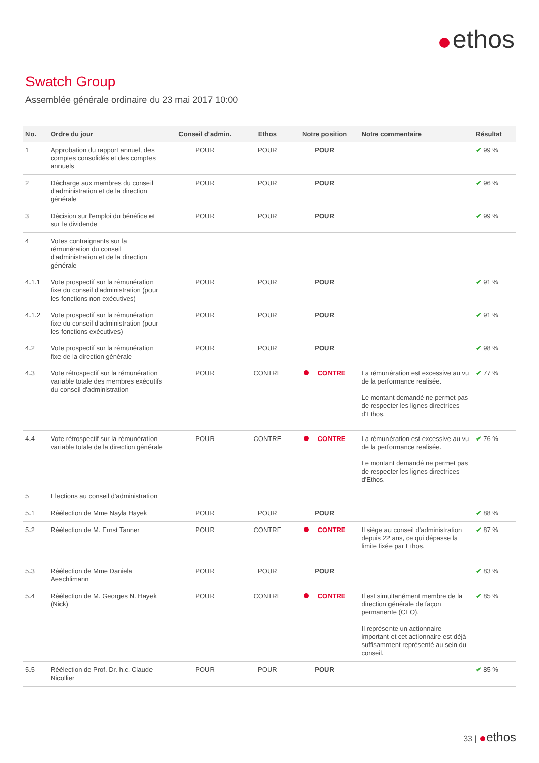ethos
Swatch Group
Assemblée générale ordinaire du 23 mai 2017 10:00
| No. | Ordre du jour | Conseil d'admin. | Ethos | Notre position | Notre commentaire | Résultat |
| --- | --- | --- | --- | --- | --- | --- |
| 1 | Approbation du rapport annuel, des comptes consolidés et des comptes annuels | POUR | POUR | POUR | | ✔ 99 % |
| 2 | Décharge aux membres du conseil d'administration et de la direction générale | POUR | POUR | POUR | | ✔ 96 % |
| 3 | Décision sur l'emploi du bénéfice et sur le dividende | POUR | POUR | POUR | | ✔ 99 % |
| 4 | Votes contraignants sur la rémunération du conseil d'administration et de la direction générale | | | | | |
| 4.1.1 | Vote prospectif sur la rémunération fixe du conseil d'administration (pour les fonctions non exécutives) | POUR | POUR | POUR | | ✔ 91 % |
| 4.1.2 | Vote prospectif sur la rémunération fixe du conseil d'administration (pour les fonctions exécutives) | POUR | POUR | POUR | | ✔ 91 % |
| 4.2 | Vote prospectif sur la rémunération fixe de la direction générale | POUR | POUR | POUR | | ✔ 98 % |
| 4.3 | Vote rétrospectif sur la rémunération variable totale des membres exécutifs du conseil d'administration | POUR | CONTRE | CONTRE | La rémunération est excessive au vu de la performance realisée. Le montant demandé ne permet pas de respecter les lignes directrices d'Ethos. | ✔ 77 % |
| 4.4 | Vote rétrospectif sur la rémunération variable totale de la direction générale | POUR | CONTRE | CONTRE | La rémunération est excessive au vu de la performance realisée. Le montant demandé ne permet pas de respecter les lignes directrices d'Ethos. | ✔ 76 % |
| 5 | Elections au conseil d'administration | | | | | |
| 5.1 | Réélection de Mme Nayla Hayek | POUR | POUR | POUR | | ✔ 88 % |
| 5.2 | Réélection de M. Ernst Tanner | POUR | CONTRE | CONTRE | Il siège au conseil d'administration depuis 22 ans, ce qui dépasse la limite fixée par Ethos. | ✔ 87 % |
| 5.3 | Réélection de Mme Daniela Aeschlimann | POUR | POUR | POUR | | ✔ 83 % |
| 5.4 | Réélection de M. Georges N. Hayek (Nick) | POUR | CONTRE | CONTRE | Il est simultanément membre de la direction générale de façon permanente (CEO). Il représente un actionnaire important et cet actionnaire est déjà suffisamment représenté au sein du conseil. | ✔ 85 % |
| 5.5 | Réélection de Prof. Dr. h.c. Claude Nicollier | POUR | POUR | POUR | | ✔ 85 % |
33 | ethos